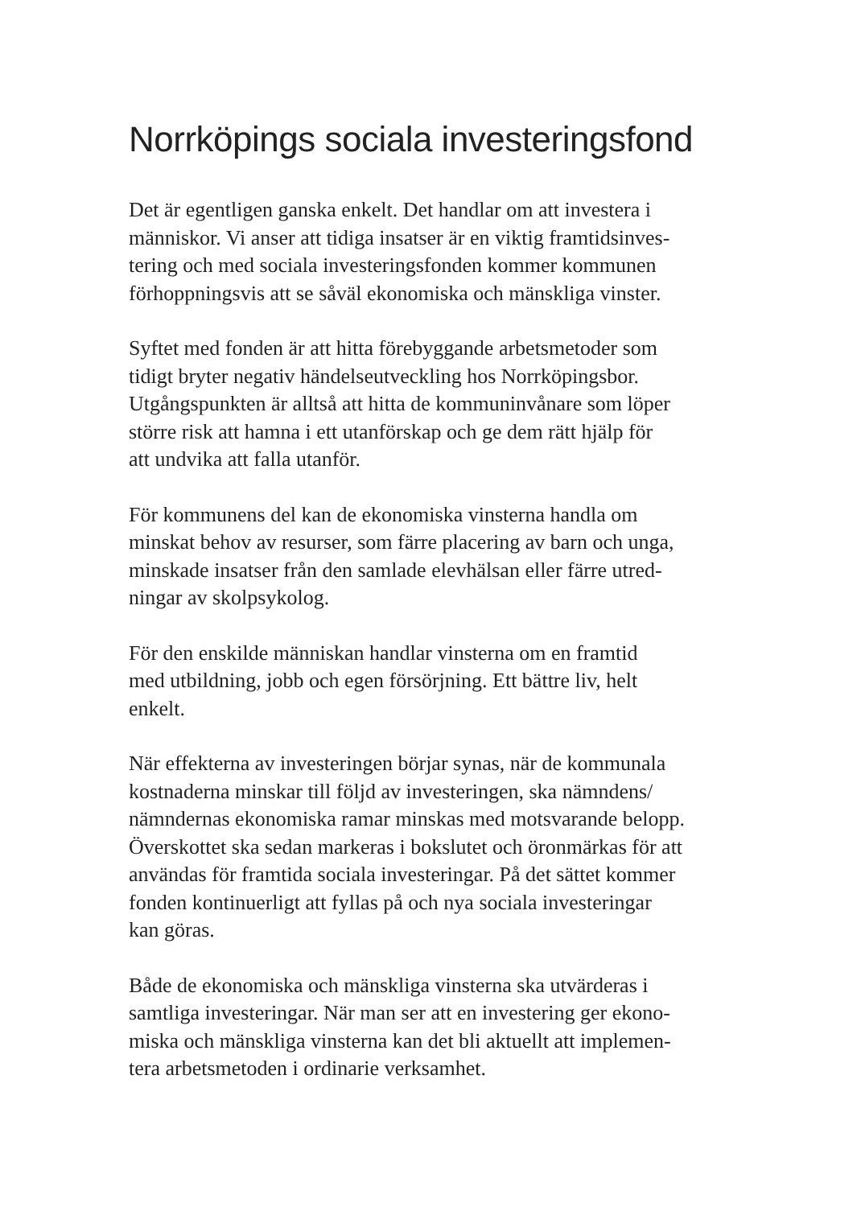Norrköpings sociala investeringsfond
Det är egentligen ganska enkelt. Det handlar om att investera i
människor. Vi anser att tidiga insatser är en viktig framtidsinves-
tering och med sociala investeringsfonden kommer kommunen
förhoppningsvis att se såväl ekonomiska och mänskliga vinster.
Syftet med fonden är att hitta förebyggande arbetsmetoder som
tidigt bryter negativ händelseutveckling hos Norrköpingsbor.
Utgångspunkten är alltså att hitta de kommuninvånare som löper
större risk att hamna i ett utanförskap och ge dem rätt hjälp för
att undvika att falla utanför.
För kommunens del kan de ekonomiska vinsterna handla om
minskat behov av resurser, som färre placering av barn och unga,
minskade insatser från den samlade elevhälsan eller färre utred-
ningar av skolpsykolog.
För den enskilde människan handlar vinsterna om en framtid
med utbildning, jobb och egen försörjning. Ett bättre liv, helt
enkelt.
När effekterna av investeringen börjar synas, när de kommunala
kostnaderna minskar till följd av investeringen, ska nämndens/
nämndernas ekonomiska ramar minskas med motsvarande belopp.
Överskottet ska sedan markeras i bokslutet och öronmärkas för att
användas för framtida sociala investeringar. På det sättet kommer
fonden kontinuerligt att fyllas på och nya sociala investeringar
kan göras.
Både de ekonomiska och mänskliga vinsterna ska utvärderas i
samtliga investeringar. När man ser att en investering ger ekono-
miska och mänskliga vinsterna kan det bli aktuellt att implemen-
tera arbetsmetoden i ordinarie verksamhet.